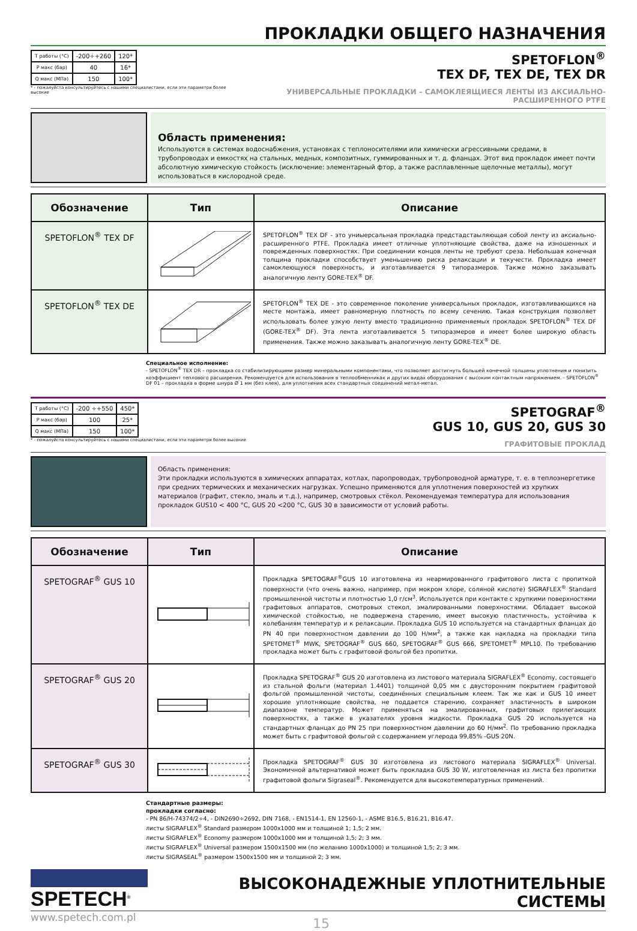ПРОКЛАДКИ ОБЩЕГО НАЗНАЧЕНИЯ
| T работы (°C) | -200÷+260 | 120* |
| P макс (бар) | 40 | 16* |
| Q макс (МПа) | 150 | 100* |
* - пожалуйста консультируйтесь с нашими специалистами, если эти параметри более высокие
SPETOFLON<sup>®</sup>
TEX DF, TEX DE, TEX DR
УНИВЕРСАЛЬНЫЕ ПРОКЛАДКИ – САМОКЛЕЯЩИЕСЯ ЛЕНТЫ ИЗ АКСИАЛЬНО-РАСШИРЕННОГО PTFE
Область применения:
Используются в системах водоснабжения, установках с теплоносителями или химически агрессивными средами, в трубопроводах и емкостях на стальных, медных, композитных, гуммированных и т. д. фланцах. Этот вид прокладок имеет почти абсолютную химическую стойкость (исключение: элементарный фтор, а также расплавленные щелочные металлы), могут использоваться в кислородной среде.
| Обозначение | Тип | Описание |
| --- | --- | --- |
| SPETOFLON<sup>®</sup> TEX DF | | SPETOFLON<sup>®</sup> TEX DF - это униыерсальная прокладка предстадстаыляющая собой ленту из аксиально-расширенного PTFE. Прокладка имеет отличные уплотняющие свойства, даже на изношенных и поврежденных поверхностях. При соединении концов ленты не требуют среза. Небольшая конечная толщина прокладки способствует уменьшению риска релаксации и текучести. Прокладка имеет самоклеющуюся поверхность, и изготавливается 9 типоразмеров. Также можно заказывать аналогичную ленту GORE-TEX<sup>®</sup> DF. |
| SPETOFLON<sup>®</sup> TEX DE | | SPETOFLON<sup>®</sup> TEX DE - это современное поколение универсальных прокладок, изготавливающихся на месте монтажа, имеет равномерную плотность по всему сечению. Такая конструкция позволяет использовать более узкую ленту вместо традиционно применяемых прокладок SPETOFLON<sup>®</sup> TEX DF (GORE-TEX<sup>®</sup> DF). Эта лента изготавливается 5 типоразмеров и имеет более широкую область применения. Также можно заказывать аналогичную ленту GORE-TEX<sup>®</sup> DE. |
Специальное исполнение:
- SPETOFLON<sup>®</sup> TEX DR – прокладка со стабилизирующими размер минеральными компонентами, что позволяет достигнуть большей конечной толщины уплотнения и понизить коэффициент теплового расширения. Рекомендуется для использования в теплообменниках и других видах оборудования с высоким контактным напряжением. - SPETOFLON<sup>®</sup> DF 01 – прокладка в форме шнура Ø 1 мм (без клея), для уплотнения всех стандартных соединений метал-метал.
| T работы (°C) | -200 ÷+550 | 450* |
| P макс (бар) | 100 | 25* |
| Q макс (МПа) | 150 | 100* |
* - пожалуйста консультируйтесь с нашими специалистами, если эти параметри более высокие
SPETOGRAF<sup>®</sup>
GUS 10, GUS 20, GUS 30
ГРАФИТОВЫЕ ПРОКЛАД
Область применения:
Эти прокладки используются в химических аппаратах, котлах, паропроводах, трубопроводной арматуре, т. е. в теплоэнергетике при средних термических и механических нагрузках. Успешно применяются для уплотнения поверхностей из хрупких материалов (графит, стекло, эмаль и т.д.), например, смотровых стёкол. Рекомендуемая температура для использования прокладок GUS10 < 400 °C, GUS 20 <200 °C, GUS 30 в зависимости от условий работы.
| Обозначение | Тип | Описание |
| --- | --- | --- |
| SPETOGRAF<sup>®</sup> GUS 10 | | Прокладка SPETOGRAF<sup>®</sup>GUS 10 изготовлена из неармированного графитового листа с пропиткой поверхности (что очень важно, например, при мокром хлоре, соляной кислоте) SIGRAFLEX<sup>®</sup> Standard промышленной чистоты и плотностью 1,0 г/см<sup>3</sup>. Используется при контакте с хрупкими поверхностями графитовых аппаратов, смотровых стекол, эмалированными поверхностями. Обладает высокой химической стойкостью, не подвержена старению, имеет высокую пластичность, устойчива к колебаниям температур и к релаксации. Прокладка GUS 10 используется на стандартных фланцах до PN 40 при поверхностном давлении до 100 Н/мм<sup>2</sup>, а также как накладка на прокладки типа SPETOMET<sup>®</sup> MWK, SPETOGRAF<sup>®</sup> GUS 660, SPETOGRAF<sup>®</sup> GUS 666, SPETOMET<sup>®</sup> MPL10. По требованию прокладка может быть с графитовой фольгой без пропитки. |
| SPETOGRAF<sup>®</sup> GUS 20 | | Прокладка SPETOGRAF<sup>®</sup> GUS 20 изготовлена из листового материала SIGRAFLEX<sup>®</sup> Economy, состоящего из стальной фольги (материал 1.4401) толщиной 0,05 мм с двусторонним покрытием графитовой фольгой промышленной чистоты, соединённых специальным клеем. Так же как и GUS 10 имеет хорошие уплотняющие свойства, не поддается старению, сохраняет эластичность в широком диапазоне температур. Может применяться на эмалированных, графитовых прилегающих поверхностях, а также в указателях уровня жидкости. Прокладка GUS 20 используется на стандартных фланцах до PN 25 при поверхностном давлении до 60 Н/мм<sup>2</sup>. По требованию прокладка может быть с графитовой фольгой с содержанием углерода 99,85% -GUS 20N. |
| SPETOGRAF<sup>®</sup> GUS 30 | | Прокладка SPETOGRAF<sup>®</sup> GUS 30 изготовлена из листового материала SIGRAFLEX<sup>®</sup> Universal. Экономичной альтернативой может быть прокладка GUS 30 W, изготовленная из листа без пропитки графитовой фольги Sigraseal<sup>®</sup>. Рекомендуется для высокотемпературных применений. |
Стандартные размеры:
прокладки согласно:
- PN 86/H-74374/2÷4, - DIN2690÷2692, DIN 7168, - EN1514-1, EN 12560-1, - ASME B16.5, B16.21, B16.47.
листы SIGRAFLEX<sup>®</sup> Standard размером 1000x1000 мм и толщиной 1; 1,5; 2 мм.
листы SIGRAFLEX<sup>®</sup> Economy размером 1000x1000 мм и толщиной 1,5; 2; 3 мм.
листы SIGRAFLEX<sup>®</sup> Universal размером 1500x1500 мм (по желанию 1000x1000) и толщиной 1,5; 2; 3 мм.
листы SIGRASEAL<sup>®</sup> размером 1500x1500 мм и толщиной 2; 3 мм.
SPETECH<sup>®</sup>
ВЫСОКОНАДЕЖНЫЕ УПЛОТНИТЕЛЬНЫЕ СИСТЕМЫ
www.spetech.com.pl
15